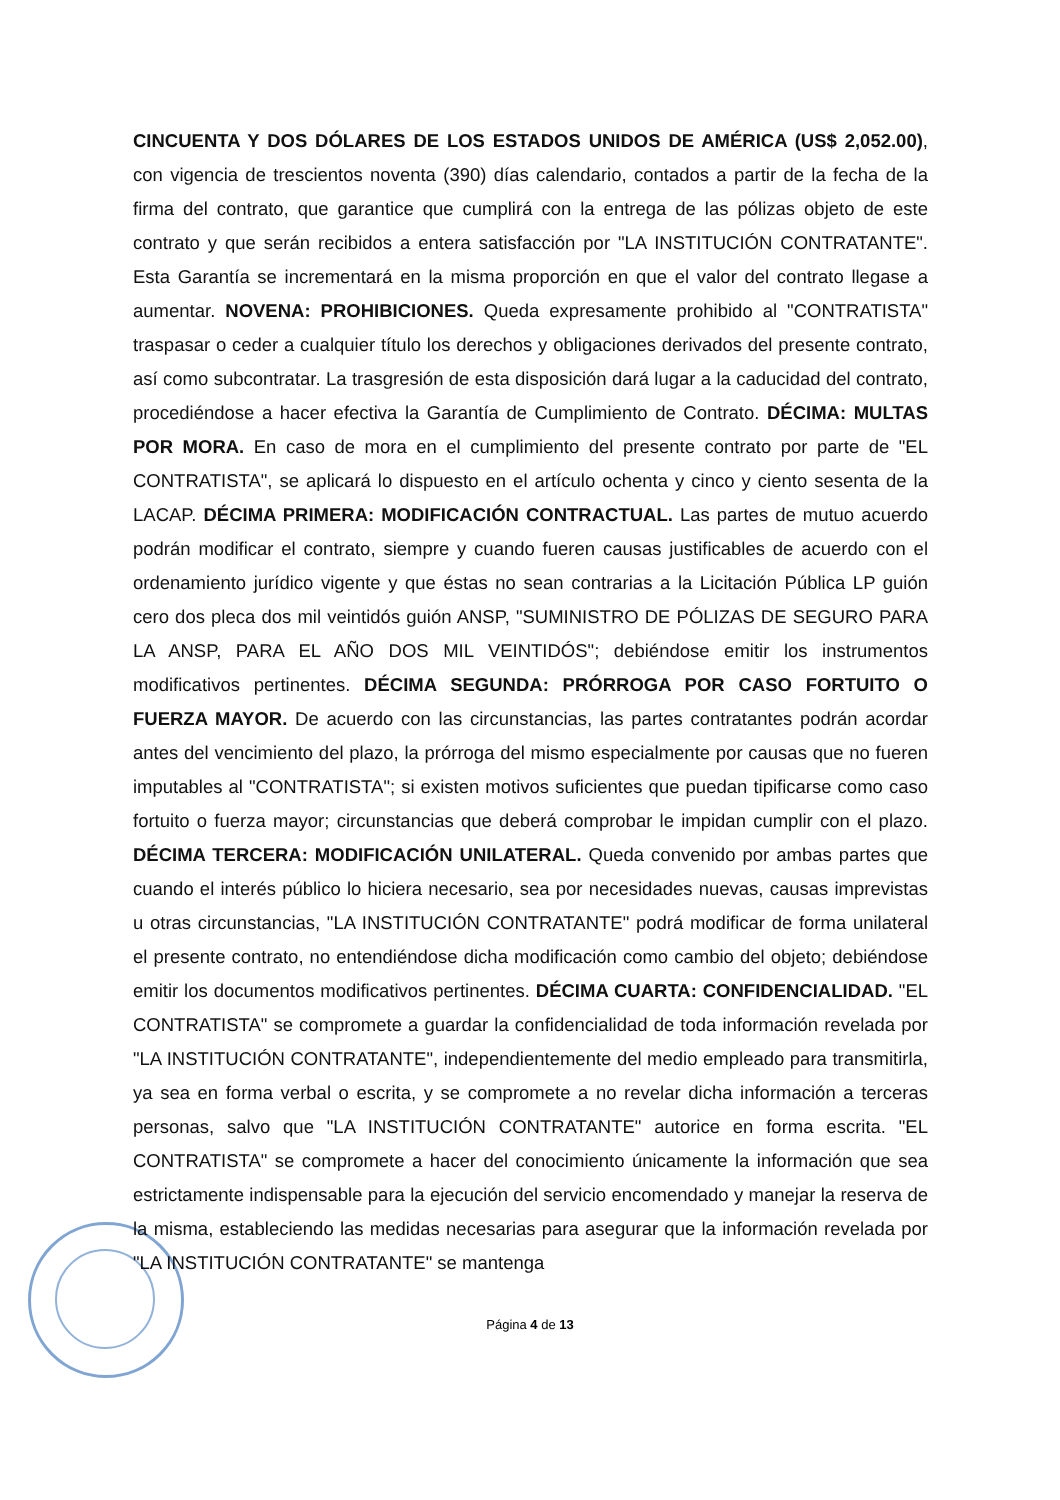CINCUENTA Y DOS DÓLARES DE LOS ESTADOS UNIDOS DE AMÉRICA (US$ 2,052.00), con vigencia de trescientos noventa (390) días calendario, contados a partir de la fecha de la firma del contrato, que garantice que cumplirá con la entrega de las pólizas objeto de este contrato y que serán recibidos a entera satisfacción por "LA INSTITUCIÓN CONTRATANTE". Esta Garantía se incrementará en la misma proporción en que el valor del contrato llegase a aumentar. NOVENA: PROHIBICIONES. Queda expresamente prohibido al "CONTRATISTA" traspasar o ceder a cualquier título los derechos y obligaciones derivados del presente contrato, así como subcontratar. La trasgresión de esta disposición dará lugar a la caducidad del contrato, procediéndose a hacer efectiva la Garantía de Cumplimiento de Contrato. DÉCIMA: MULTAS POR MORA. En caso de mora en el cumplimiento del presente contrato por parte de "EL CONTRATISTA", se aplicará lo dispuesto en el artículo ochenta y cinco y ciento sesenta de la LACAP. DÉCIMA PRIMERA: MODIFICACIÓN CONTRACTUAL. Las partes de mutuo acuerdo podrán modificar el contrato, siempre y cuando fueren causas justificables de acuerdo con el ordenamiento jurídico vigente y que éstas no sean contrarias a la Licitación Pública LP guión cero dos pleca dos mil veintidós guión ANSP, "SUMINISTRO DE PÓLIZAS DE SEGURO PARA LA ANSP, PARA EL AÑO DOS MIL VEINTIDÓS"; debiéndose emitir los instrumentos modificativos pertinentes. DÉCIMA SEGUNDA: PRÓRROGA POR CASO FORTUITO O FUERZA MAYOR. De acuerdo con las circunstancias, las partes contratantes podrán acordar antes del vencimiento del plazo, la prórroga del mismo especialmente por causas que no fueren imputables al "CONTRATISTA"; si existen motivos suficientes que puedan tipificarse como caso fortuito o fuerza mayor; circunstancias que deberá comprobar le impidan cumplir con el plazo. DÉCIMA TERCERA: MODIFICACIÓN UNILATERAL. Queda convenido por ambas partes que cuando el interés público lo hiciera necesario, sea por necesidades nuevas, causas imprevistas u otras circunstancias, "LA INSTITUCIÓN CONTRATANTE" podrá modificar de forma unilateral el presente contrato, no entendiéndose dicha modificación como cambio del objeto; debiéndose emitir los documentos modificativos pertinentes. DÉCIMA CUARTA: CONFIDENCIALIDAD. "EL CONTRATISTA" se compromete a guardar la confidencialidad de toda información revelada por "LA INSTITUCIÓN CONTRATANTE", independientemente del medio empleado para transmitirla, ya sea en forma verbal o escrita, y se compromete a no revelar dicha información a terceras personas, salvo que "LA INSTITUCIÓN CONTRATANTE" autorice en forma escrita. "EL CONTRATISTA" se compromete a hacer del conocimiento únicamente la información que sea estrictamente indispensable para la ejecución del servicio encomendado y manejar la reserva de la misma, estableciendo las medidas necesarias para asegurar que la información revelada por "LA INSTITUCIÓN CONTRATANTE" se mantenga
Página 4 de 13